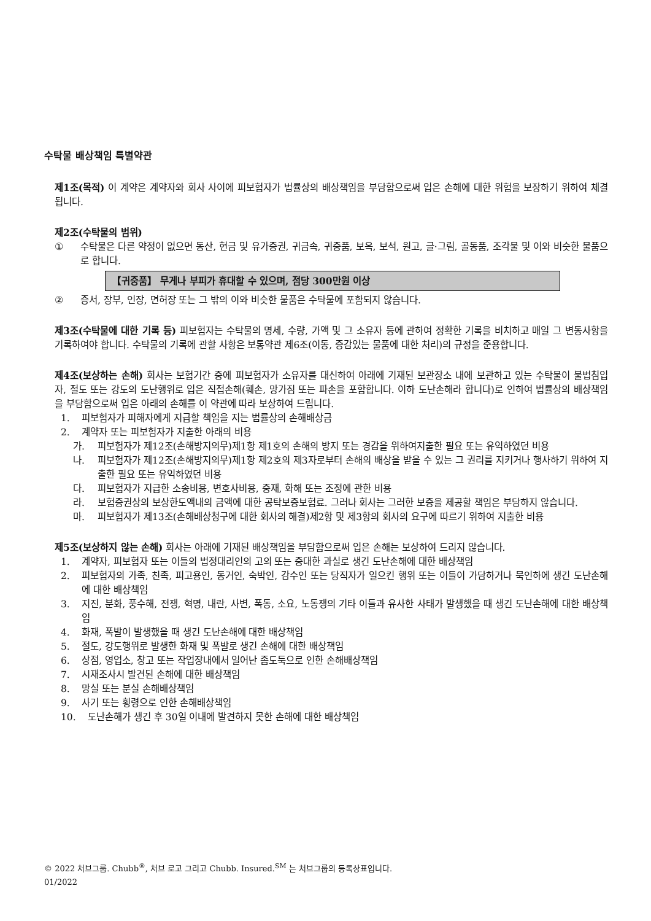수탁물 배상책임 특별약관
제1조(목적) 이 계약은 계약자와 회사 사이에 피보험자가 법률상의 배상책임을 부담함으로써 입은 손해에 대한 위험을 보장하기 위하여 체결됩니다.
제2조(수탁물의 범위)
① 수탁물은 다른 약정이 없으면 동산, 현금 및 유가증권, 귀금속, 귀중품, 보옥, 보석, 원고, 글·그림, 골동품, 조각물 및 이와 비슷한 물품으로 합니다.
【귀중품】 무게나 부피가 휴대할 수 있으며, 점당 300만원 이상
② 증서, 장부, 인장, 면허장 또는 그 밖의 이와 비슷한 물품은 수탁물에 포함되지 않습니다.
제3조(수탁물에 대한 기록 등) 피보험자는 수탁물의 명세, 수량, 가액 및 그 소유자 등에 관하여 정확한 기록을 비치하고 매일 그 변동사항을 기록하여야 합니다. 수탁물의 기록에 관할 사항은 보통약관 제6조(이동, 증감있는 물품에 대한 처리)의 규정을 준용합니다.
제4조(보상하는 손해) 회사는 보험기간 중에 피보험자가 소유자를 대신하여 아래에 기재된 보관장소 내에 보관하고 있는 수탁물이 불법침입자, 절도 또는 강도의 도난행위로 입은 직접손해(훼손, 망가짐 또는 파손을 포함합니다. 이하 도난손해라 합니다)로 인하여 법률상의 배상책임을 부담함으로써 입은 아래의 손해를 이 약관에 따라 보상하여 드립니다.
1. 피보험자가 피해자에게 지급할 책임을 지는 법률상의 손해배상금
2. 계약자 또는 피보험자가 지출한 아래의 비용
가. 피보험자가 제12조(손해방지의무)제1항 제1호의 손해의 방지 또는 경감을 위하여지출한 필요 또는 유익하였던 비용
나. 피보험자가 제12조(손해방지의무)제1항 제2호의 제3자로부터 손해의 배상을 받을 수 있는 그 권리를 지키거나 행사하기 위하여 지출한 필요 또는 유익하였던 비용
다. 피보험자가 지급한 소송비용, 변호사비용, 중재, 화해 또는 조정에 관한 비용
라. 보험증권상의 보상한도액내의 금액에 대한 공탁보증보험료. 그러나 회사는 그러한 보증을 제공할 책임은 부담하지 않습니다.
마. 피보험자가 제13조(손해배상청구에 대한 회사의 해결)제2항 및 제3항의 회사의 요구에 따르기 위하여 지출한 비용
제5조(보상하지 않는 손해) 회사는 아래에 기재된 배상책임을 부담함으로써 입은 손해는 보상하여 드리지 않습니다.
1. 계약자, 피보험자 또는 이들의 법정대리인의 고의 또는 중대한 과실로 생긴 도난손해에 대한 배상책임
2. 피보험자의 가족, 친족, 피고용인, 동거인, 숙박인, 감수인 또는 당직자가 일으킨 행위 또는 이들이 가담하거나 묵인하에 생긴 도난손해에 대한 배상책임
3. 지진, 분화, 풍수해, 전쟁, 혁명, 내란, 사변, 폭동, 소요, 노동쟁의 기타 이들과 유사한 사태가 발생했을 때 생긴 도난손해에 대한 배상책임
4. 화재, 폭발이 발생했을 때 생긴 도난손해에 대한 배상책임
5. 절도, 강도행위로 발생한 화재 및 폭발로 생긴 손해에 대한 배상책임
6. 상점, 영업소, 창고 또는 작업장내에서 일어난 좀도둑으로 인한 손해배상책임
7. 시재조사시 발견된 손해에 대한 배상책임
8. 망실 또는 분실 손해배상책임
9. 사기 또는 횡령으로 인한 손해배상책임
10. 도난손해가 생긴 후 30일 이내에 발견하지 못한 손해에 대한 배상책임
© 2022 처브그룹. Chubb<sup>®</sup>, 처브 로고 그리고 Chubb. Insured.<sup>SM</sup> 는 처브그룹의 등록상표입니다.
01/2022